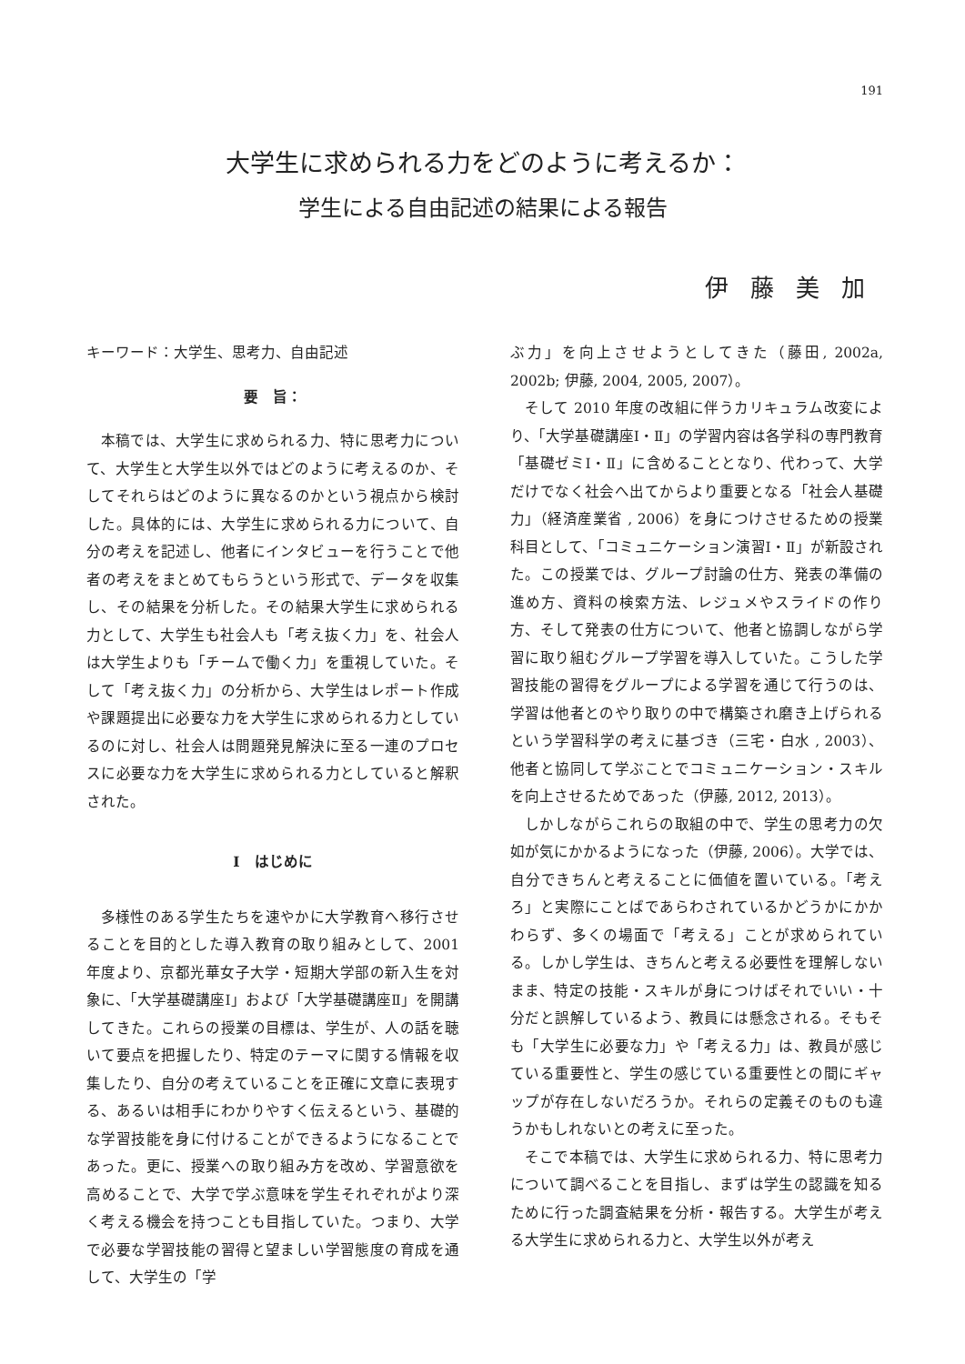191
大学生に求められる力をどのように考えるか：
学生による自由記述の結果による報告
伊藤美加
キーワード：大学生、思考力、自由記述
要　旨：
本稿では、大学生に求められる力、特に思考力について、大学生と大学生以外ではどのように考えるのか、そしてそれらはどのように異なるのかという視点から検討した。具体的には、大学生に求められる力について、自分の考えを記述し、他者にインタビューを行うことで他者の考えをまとめてもらうという形式で、データを収集し、その結果を分析した。その結果大学生に求められる力として、大学生も社会人も「考え抜く力」を、社会人は大学生よりも「チームで働く力」を重視していた。そして「考え抜く力」の分析から、大学生はレポート作成や課題提出に必要な力を大学生に求められる力としているのに対し、社会人は問題発見解決に至る一連のプロセスに必要な力を大学生に求められる力としていると解釈された。
Ⅰ　はじめに
多様性のある学生たちを速やかに大学教育へ移行させることを目的とした導入教育の取り組みとして、2001 年度より、京都光華女子大学・短期大学部の新入生を対象に、「大学基礎講座Ⅰ」および「大学基礎講座Ⅱ」を開講してきた。これらの授業の目標は、学生が、人の話を聴いて要点を把握したり、特定のテーマに関する情報を収集したり、自分の考えていることを正確に文章に表現する、あるいは相手にわかりやすく伝えるという、基礎的な学習技能を身に付けることができるようになることであった。更に、授業への取り組み方を改め、学習意欲を高めることで、大学で学ぶ意味を学生それぞれがより深く考える機会を持つことも目指していた。つまり、大学で必要な学習技能の習得と望ましい学習態度の育成を通して、大学生の「学
ぶ力」を向上させようとしてきた（藤田, 2002a, 2002b; 伊藤, 2004, 2005, 2007）。
そして 2010 年度の改組に伴うカリキュラム改変により、「大学基礎講座Ⅰ・Ⅱ」の学習内容は各学科の専門教育「基礎ゼミⅠ・Ⅱ」に含めることとなり、代わって、大学だけでなく社会へ出てからより重要となる「社会人基礎力」（経済産業省 , 2006）を身につけさせるための授業科目として、「コミュニケーション演習Ⅰ・Ⅱ」が新設された。この授業では、グループ討論の仕方、発表の準備の進め方、資料の検索方法、レジュメやスライドの作り方、そして発表の仕方について、他者と協調しながら学習に取り組むグループ学習を導入していた。こうした学習技能の習得をグループによる学習を通じて行うのは、学習は他者とのやり取りの中で構築され磨き上げられるという学習科学の考えに基づき（三宅・白水 , 2003）、他者と協同して学ぶことでコミュニケーション・スキルを向上させるためであった（伊藤, 2012, 2013）。
しかしながらこれらの取組の中で、学生の思考力の欠如が気にかかるようになった（伊藤, 2006）。大学では、自分できちんと考えることに価値を置いている。「考えろ」と実際にことばであらわされているかどうかにかかわらず、多くの場面で「考える」ことが求められている。しかし学生は、きちんと考える必要性を理解しないまま、特定の技能・スキルが身につけばそれでいい・十分だと誤解しているよう、教員には懸念される。そもそも「大学生に必要な力」や「考える力」は、教員が感じている重要性と、学生の感じている重要性との間にギャップが存在しないだろうか。それらの定義そのものも違うかもしれないとの考えに至った。
そこで本稿では、大学生に求められる力、特に思考力について調べることを目指し、まずは学生の認識を知るために行った調査結果を分析・報告する。大学生が考える大学生に求められる力と、大学生以外が考え